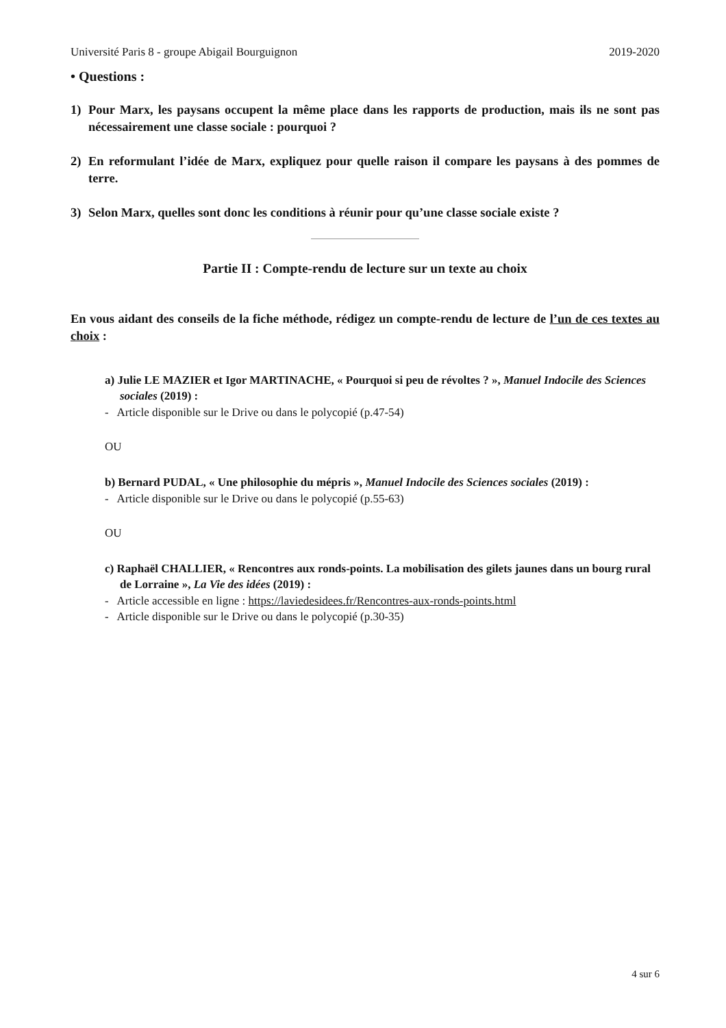Université Paris 8 - groupe Abigail Bourguignon 2019-2020
• Questions :
1) Pour Marx, les paysans occupent la même place dans les rapports de production, mais ils ne sont pas nécessairement une classe sociale : pourquoi ?
2) En reformulant l’idée de Marx, expliquez pour quelle raison il compare les paysans à des pommes de terre.
3) Selon Marx, quelles sont donc les conditions à réunir pour qu’une classe sociale existe ?
Partie II : Compte-rendu de lecture sur un texte au choix
En vous aidant des conseils de la fiche méthode, rédigez un compte-rendu de lecture de l’un de ces textes au choix :
a) Julie LE MAZIER et Igor MARTINACHE, « Pourquoi si peu de révoltes ? », Manuel Indocile des Sciences sociales (2019) :
- Article disponible sur le Drive ou dans le polycopié (p.47-54)
OU
b) Bernard PUDAL, « Une philosophie du mépris », Manuel Indocile des Sciences sociales (2019) :
- Article disponible sur le Drive ou dans le polycopié (p.55-63)
OU
c) Raphaël CHALLIER, « Rencontres aux ronds-points. La mobilisation des gilets jaunes dans un bourg rural de Lorraine », La Vie des idées (2019) :
- Article accessible en ligne : https://laviedesidees.fr/Rencontres-aux-ronds-points.html
- Article disponible sur le Drive ou dans le polycopié (p.30-35)
4 sur 6